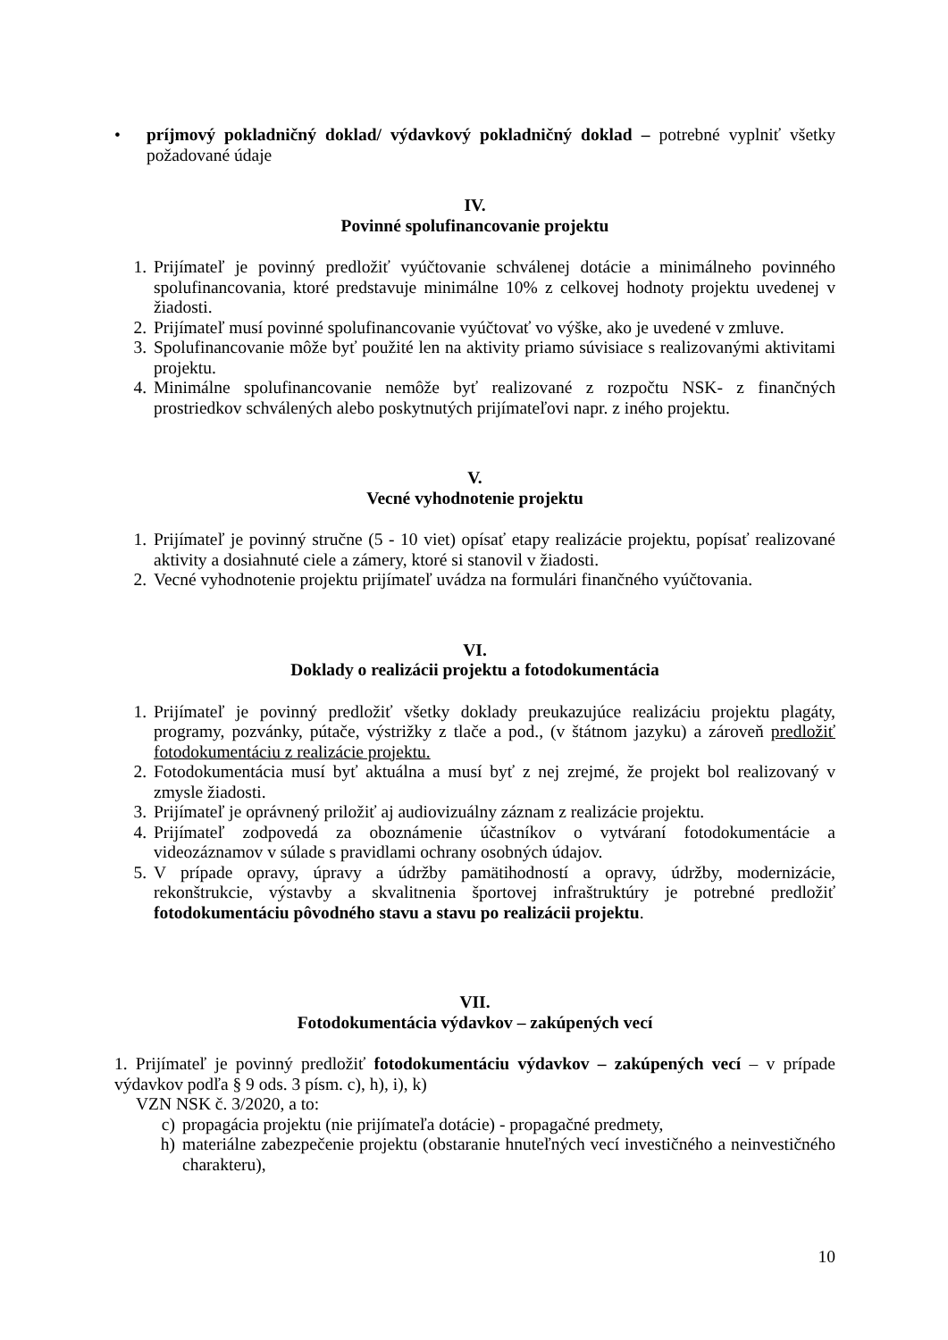• príjmový pokladničný doklad/ výdavkový pokladničný doklad – potrebné vyplniť všetky požadované údaje
IV.
Povinné spolufinancovanie projektu
1. Prijímateľ je povinný predložiť vyúčtovanie schválenej dotácie a minimálneho povinného spolufinancovania, ktoré predstavuje minimálne 10% z celkovej hodnoty projektu uvedenej v žiadosti.
2. Prijímateľ musí povinné spolufinancovanie vyúčtovať vo výške, ako je uvedené v zmluve.
3. Spolufinancovanie môže byť použité len na aktivity priamo súvisiace s realizovanými aktivitami projektu.
4. Minimálne spolufinancovanie nemôže byť realizované z rozpočtu NSK- z finančných prostriedkov schválených alebo poskytnutých prijímateľovi napr. z iného projektu.
V.
Vecné vyhodnotenie projektu
1. Prijímateľ je povinný stručne (5 - 10 viet) opísať etapy realizácie projektu, popísať realizované aktivity a dosiahnuté ciele a zámery, ktoré si stanovil v žiadosti.
2. Vecné vyhodnotenie projektu prijímateľ uvádza na formulári finančného vyúčtovania.
VI.
Doklady o realizácii projektu a fotodokumentácia
1. Prijímateľ je povinný predložiť všetky doklady preukazujúce realizáciu projektu plagáty, programy, pozvánky, pútače, výstrižky z tlače a pod., (v štátnom jazyku) a zároveň predložiť fotodokumentáciu z realizácie projektu.
2. Fotodokumentácia musí byť aktuálna a musí byť z nej zrejmé, že projekt bol realizovaný v zmysle žiadosti.
3. Prijímateľ je oprávnený priložiť aj audiovizuálny záznam z realizácie projektu.
4. Prijímateľ zodpovedá za oboznámenie účastníkov o vytváraní fotodokumentácie a videozáznamov v súlade s pravidlami ochrany osobných údajov.
5. V prípade opravy, úpravy a údržby pamätihodností a opravy, údržby, modernizácie, rekonštrukcie, výstavby a skvalitnenia športovej infraštruktúry je potrebné predložiť fotodokumentáciu pôvodného stavu a stavu po realizácii projektu.
VII.
Fotodokumentácia výdavkov – zakúpených vecí
1. Prijímateľ je povinný predložiť fotodokumentáciu výdavkov – zakúpených vecí – v prípade výdavkov podľa § 9 ods. 3 písm. c), h), i), k)
VZN NSK č. 3/2020, a to:
c) propagácia projektu (nie prijímateľa dotácie) - propagačné predmety,
h) materiálne zabezpečenie projektu (obstaranie hnuteľných vecí investičného a neinvestičného charakteru),
10